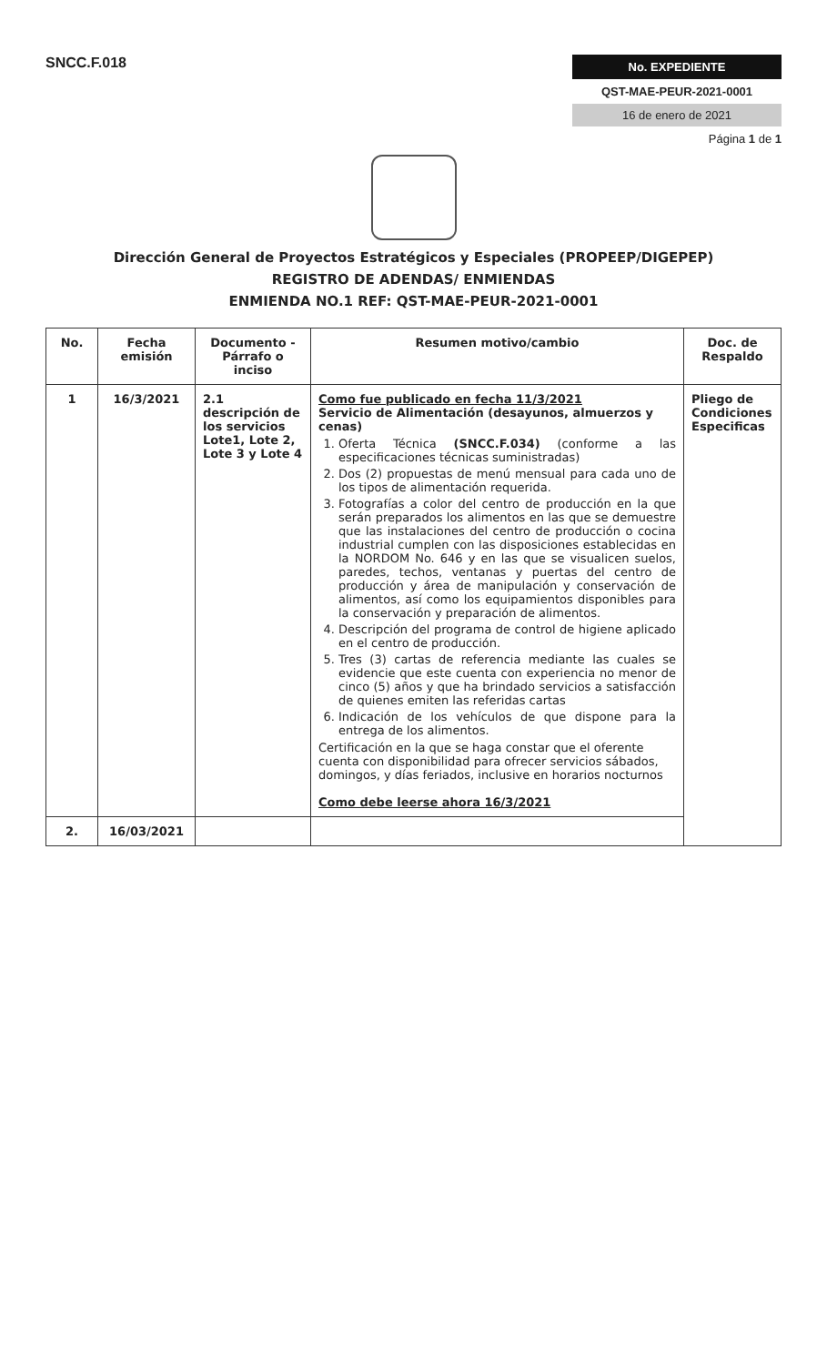SNCC.F.018
No. EXPEDIENTE
QST-MAE-PEUR-2021-0001
16 de enero de 2021
Página 1 de 1
Dirección General de Proyectos Estratégicos y Especiales (PROPEEP/DIGEPEP)
REGISTRO DE ADENDAS/ ENMIENDAS
ENMIENDA NO.1 REF: QST-MAE-PEUR-2021-0001
| No. | Fecha emisión | Documento - Párrafo o inciso | Resumen motivo/cambio | Doc. de Respaldo |
| --- | --- | --- | --- | --- |
| 1 | 16/3/2021 | 2.1 descripción de los servicios Lote1, Lote 2, Lote 3 y Lote 4 | Como fue publicado en fecha 11/3/2021 Servicio de Alimentación (desayunos, almuerzos y cenas) 1. Oferta Técnica (SNCC.F.034) (conforme a las especificaciones técnicas suministradas) 2. Dos (2) propuestas de menú mensual para cada uno de los tipos de alimentación requerida. 3. Fotografías a color del centro de producción en la que serán preparados los alimentos en las que se demuestre que las instalaciones del centro de producción o cocina industrial cumplen con las disposiciones establecidas en la NORDOM No. 646 y en las que se visualicen suelos, paredes, techos, ventanas y puertas del centro de producción y área de manipulación y conservación de alimentos, así como los equipamientos disponibles para la conservación y preparación de alimentos. 4. Descripción del programa de control de higiene aplicado en el centro de producción. 5. Tres (3) cartas de referencia mediante las cuales se evidencie que este cuenta con experiencia no menor de cinco (5) años y que ha brindado servicios a satisfacción de quienes emiten las referidas cartas 6. Indicación de los vehículos de que dispone para la entrega de los alimentos. Certificación en la que se haga constar que el oferente cuenta con disponibilidad para ofrecer servicios sábados, domingos, y días feriados, inclusive en horarios nocturnos Como debe leerse ahora 16/3/2021 | Pliego de Condiciones Especificas |
| 2. | 16/03/2021 | | | |